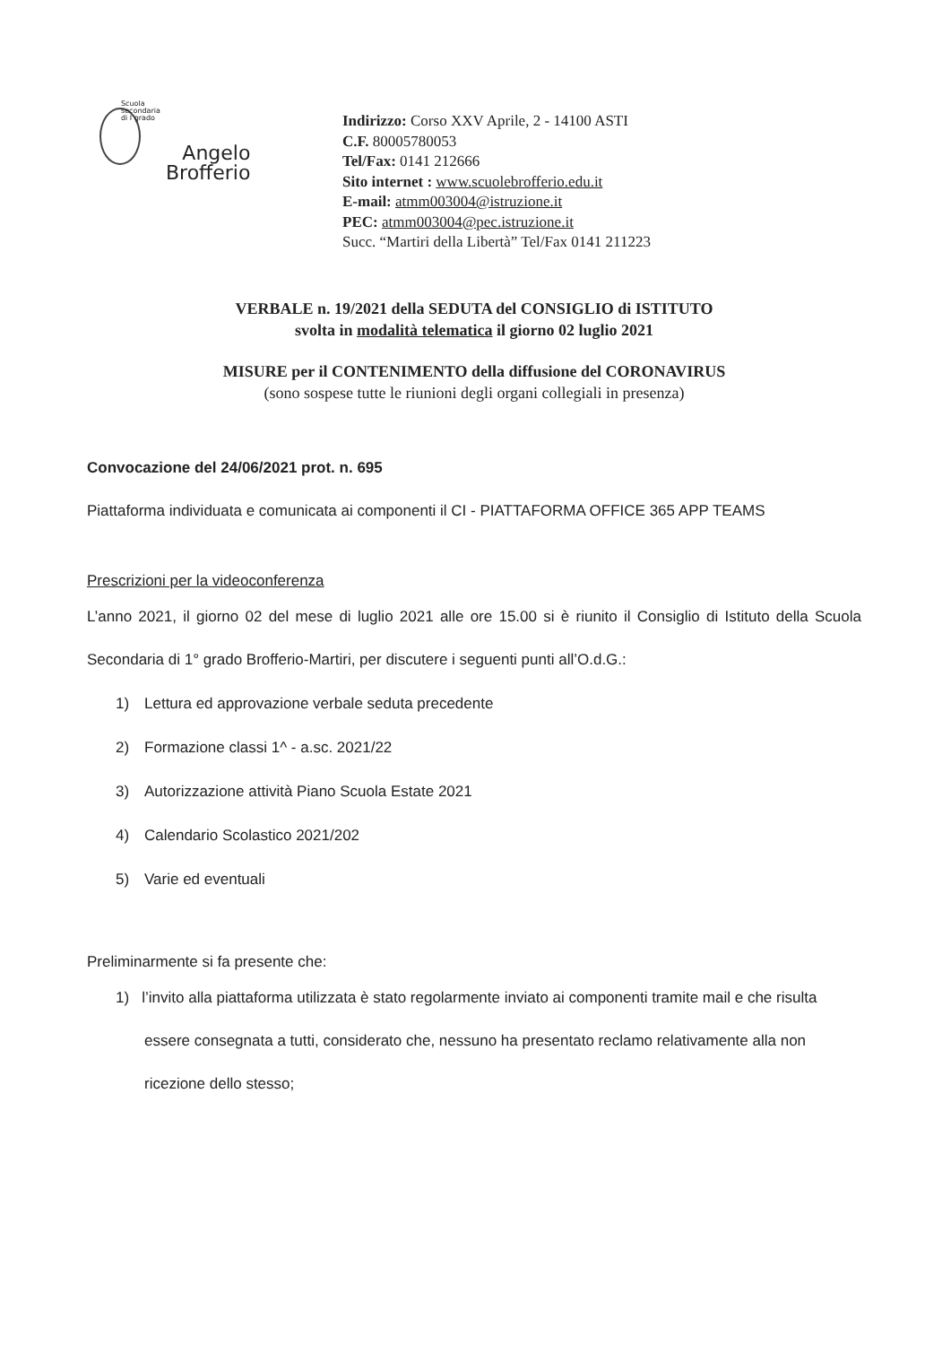Scuola
secondaria
di I grado
Angelo
Brofferio
Indirizzo: Corso XXV Aprile, 2 - 14100 ASTI
C.F. 80005780053
Tel/Fax: 0141 212666
Sito internet : www.scuolebrofferio.edu.it
E-mail: atmm003004@istruzione.it
PEC: atmm003004@pec.istruzione.it
Succ. “Martiri della Libertà” Tel/Fax 0141 211223
VERBALE n. 19/2021 della SEDUTA del CONSIGLIO di ISTITUTO
svolta in modalità telematica il giorno 02 luglio 2021
MISURE per il CONTENIMENTO della diffusione del CORONAVIRUS
(sono sospese tutte le riunioni degli organi collegiali in presenza)
Convocazione del 24/06/2021 prot. n. 695
Piattaforma individuata e comunicata ai componenti il CI - PIATTAFORMA OFFICE 365 APP TEAMS
Prescrizioni per la videoconferenza
L’anno 2021, il giorno 02 del mese di luglio 2021 alle ore 15.00 si è riunito il Consiglio di Istituto della Scuola Secondaria di 1° grado Brofferio-Martiri, per discutere i seguenti punti all’O.d.G.:
1) Lettura ed approvazione verbale seduta precedente
2) Formazione classi 1^ - a.sc. 2021/22
3) Autorizzazione attività Piano Scuola Estate 2021
4) Calendario Scolastico 2021/202
5) Varie ed eventuali
Preliminarmente si fa presente che:
1) l’invito alla piattaforma utilizzata è stato regolarmente inviato ai componenti tramite mail e che risulta essere consegnata a tutti, considerato che, nessuno ha presentato reclamo relativamente alla non ricezione dello stesso;